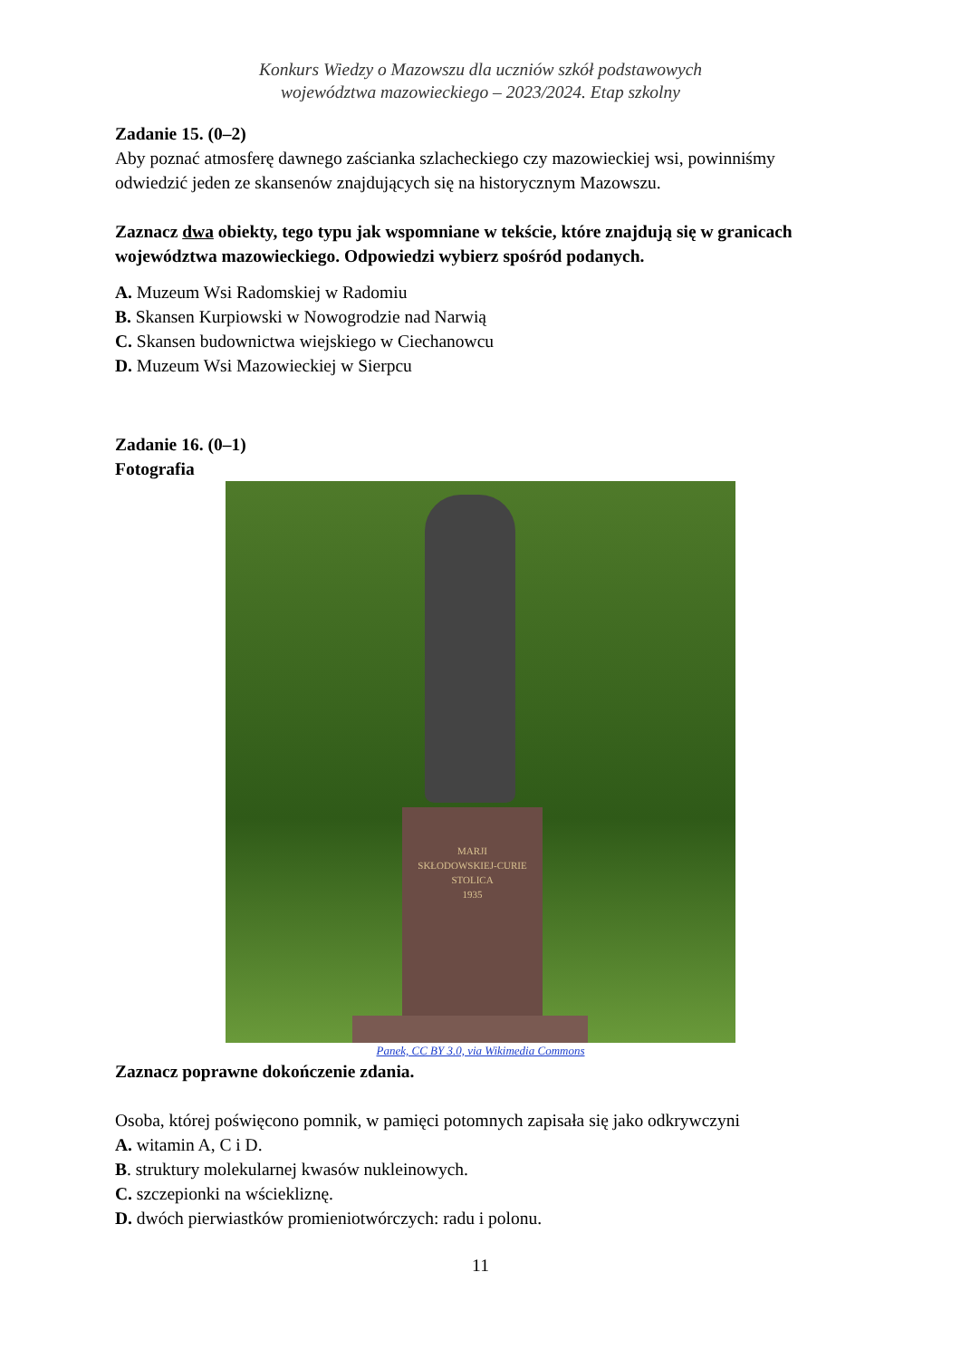Konkurs Wiedzy o Mazowszu dla uczniów szkół podstawowych
województwa mazowieckiego – 2023/2024. Etap szkolny
Zadanie 15. (0–2)
Aby poznać atmosferę dawnego zaścianka szlacheckiego czy mazowieckiej wsi, powinniśmy odwiedzić jeden ze skansenów znajdujących się na historycznym Mazowszu.
Zaznacz dwa obiekty, tego typu jak wspomniane w tekście, które znajdują się w granicach województwa mazowieckiego. Odpowiedzi wybierz spośród podanych.
A. Muzeum Wsi Radomskiej w Radomiu
B. Skansen Kurpiowski w Nowogrodzie nad Narwią
C. Skansen budownictwa wiejskiego w Ciechanowcu
D. Muzeum Wsi Mazowieckiej w Sierpcu
Zadanie 16. (0–1)
Fotografia
MARJI
SKŁODOWSKIEJ-CURIE
STOLICA
1935
Panek, CC BY 3.0, via Wikimedia Commons
Zaznacz poprawne dokończenie zdania.
Osoba, której poświęcono pomnik, w pamięci potomnych zapisała się jako odkrywczyni
A. witamin A, C i D.
B. struktury molekularnej kwasów nukleinowych.
C. szczepionki na wściekliznę.
D. dwóch pierwiastków promieniotwórczych: radu i polonu.
11